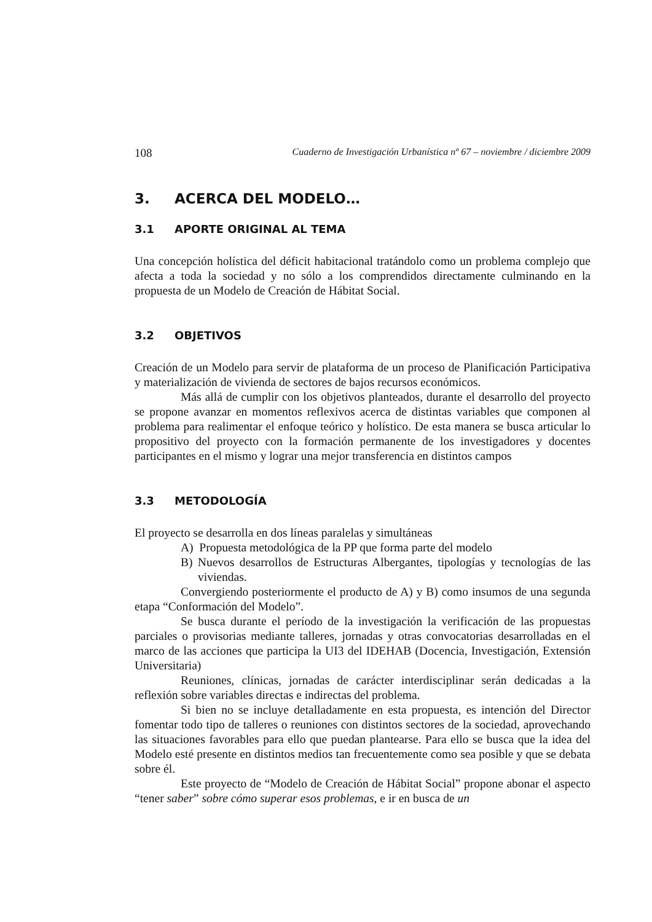108 Cuaderno de Investigación Urbanística nº 67 – noviembre / diciembre 2009
3. ACERCA DEL MODELO…
3.1 APORTE ORIGINAL AL TEMA
Una concepción holística del déficit habitacional tratándolo como un problema complejo que afecta a toda la sociedad y no sólo a los comprendidos directamente culminando en la propuesta de un Modelo de Creación de Hábitat Social.
3.2 OBJETIVOS
Creación de un Modelo para servir de plataforma de un proceso de Planificación Participativa y materialización de vivienda de sectores de bajos recursos económicos.
Más allá de cumplir con los objetivos planteados, durante el desarrollo del proyecto se propone avanzar en momentos reflexivos acerca de distintas variables que componen al problema para realimentar el enfoque teórico y holístico. De esta manera se busca articular lo propositivo del proyecto con la formación permanente de los investigadores y docentes participantes en el mismo y lograr una mejor transferencia en distintos campos
3.3 METODOLOGÍA
El proyecto se desarrolla en dos líneas paralelas y simultáneas
A) Propuesta metodológica de la PP que forma parte del modelo
B) Nuevos desarrollos de Estructuras Albergantes, tipologías y tecnologías de las viviendas.
Convergiendo posteriormente el producto de A) y B) como insumos de una segunda etapa “Conformación del Modelo”.
Se busca durante el período de la investigación la verificación de las propuestas parciales o provisorias mediante talleres, jornadas y otras convocatorias desarrolladas en el marco de las acciones que participa la UI3 del IDEHAB (Docencia, Investigación, Extensión Universitaria)
Reuniones, clínicas, jornadas de carácter interdisciplinar serán dedicadas a la reflexión sobre variables directas e indirectas del problema.
Si bien no se incluye detalladamente en esta propuesta, es intención del Director fomentar todo tipo de talleres o reuniones con distintos sectores de la sociedad, aprovechando las situaciones favorables para ello que puedan plantearse. Para ello se busca que la idea del Modelo esté presente en distintos medios tan frecuentemente como sea posible y que se debata sobre él.
Este proyecto de “Modelo de Creación de Hábitat Social” propone abonar el aspecto “tener saber” sobre cómo superar esos problemas, e ir en busca de un